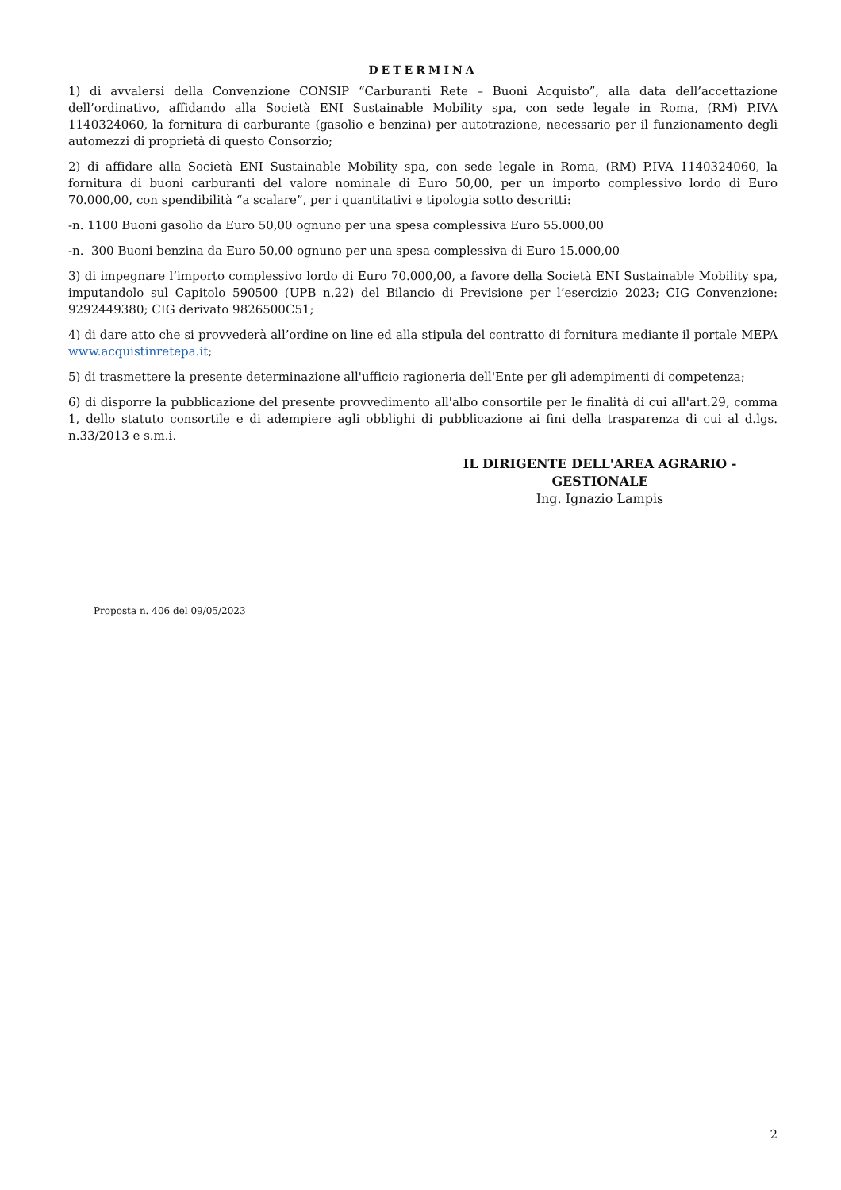DETERMINA
1) di avvalersi della Convenzione CONSIP “Carburanti Rete – Buoni Acquisto”, alla data dell’accettazione dell’ordinativo, affidando alla Società ENI Sustainable Mobility spa, con sede legale in Roma, (RM) P.IVA 1140324060, la fornitura di carburante (gasolio e benzina) per autotrazione, necessario per il funzionamento degli automezzi di proprietà di questo Consorzio;
2) di affidare alla Società ENI Sustainable Mobility spa, con sede legale in Roma, (RM) P.IVA 1140324060, la fornitura di buoni carburanti del valore nominale di Euro 50,00, per un importo complessivo lordo di Euro 70.000,00, con spendibilità “a scalare”, per i quantitativi e tipologia sotto descritti:
-n. 1100 Buoni gasolio da Euro 50,00 ognuno per una spesa complessiva Euro 55.000,00
-n. 300 Buoni benzina da Euro 50,00 ognuno per una spesa complessiva di Euro 15.000,00
3) di impegnare l’importo complessivo lordo di Euro 70.000,00, a favore della Società ENI Sustainable Mobility spa, imputandolo sul Capitolo 590500 (UPB n.22) del Bilancio di Previsione per l’esercizio 2023; CIG Convenzione: 9292449380; CIG derivato 9826500C51;
4) di dare atto che si provvederà all’ordine on line ed alla stipula del contratto di fornitura mediante il portale MEPA www.acquistinretepa.it;
5) di trasmettere la presente determinazione all'ufficio ragioneria dell'Ente per gli adempimenti di competenza;
6) di disporre la pubblicazione del presente provvedimento all'albo consortile per le finalità di cui all'art.29, comma 1, dello statuto consortile e di adempiere agli obblighi di pubblicazione ai fini della trasparenza di cui al d.lgs. n.33/2013 e s.m.i.
IL DIRIGENTE DELL'AREA AGRARIO - GESTIONALE
Ing. Ignazio Lampis
Proposta n. 406 del 09/05/2023
2